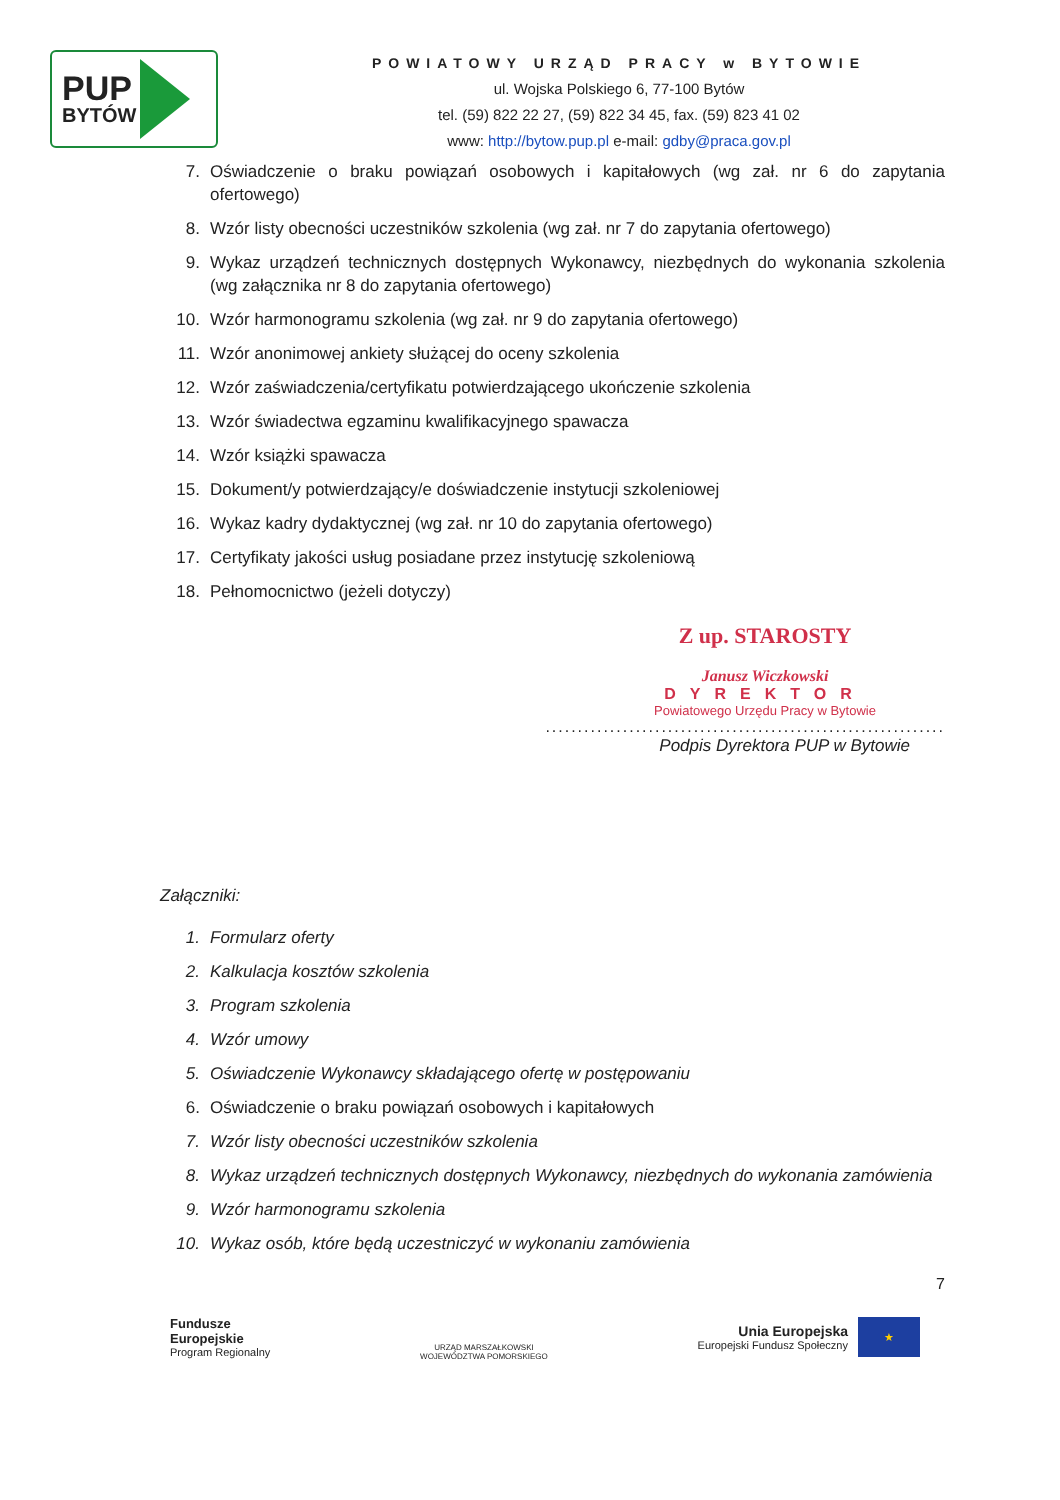PUP
BYTÓW
POWIATOWY URZĄD PRACY w BYTOWIE
ul. Wojska Polskiego 6, 77-100 Bytów
tel. (59) 822 22 27, (59) 822 34 45, fax. (59) 823 41 02
www: http://bytow.pup.pl e-mail: gdby@praca.gov.pl
7. Oświadczenie o braku powiązań osobowych i kapitałowych (wg zał. nr 6 do zapytania ofertowego)
8. Wzór listy obecności uczestników szkolenia (wg zał. nr 7 do zapytania ofertowego)
9. Wykaz urządzeń technicznych dostępnych Wykonawcy, niezbędnych do wykonania szkolenia (wg załącznika nr 8 do zapytania ofertowego)
10. Wzór harmonogramu szkolenia (wg zał. nr 9 do zapytania ofertowego)
11. Wzór anonimowej ankiety służącej do oceny szkolenia
12. Wzór zaświadczenia/certyfikatu potwierdzającego ukończenie szkolenia
13. Wzór świadectwa egzaminu kwalifikacyjnego spawacza
14. Wzór książki spawacza
15. Dokument/y potwierdzający/e doświadczenie instytucji szkoleniowej
16. Wykaz kadry dydaktycznej (wg zał. nr 10 do zapytania ofertowego)
17. Certyfikaty jakości usług posiadane przez instytucję szkoleniową
18. Pełnomocnictwo (jeżeli dotyczy)
Z up. STAROSTY
Janusz Wiczkowski
DYREKTOR
Powiatowego Urzędu Pracy w Bytowie
..............................................................
Podpis Dyrektora PUP w Bytowie
Załączniki:
1. Formularz oferty
2. Kalkulacja kosztów szkolenia
3. Program szkolenia
4. Wzór umowy
5. Oświadczenie Wykonawcy składającego ofertę w postępowaniu
6. Oświadczenie o braku powiązań osobowych i kapitałowych
7. Wzór listy obecności uczestników szkolenia
8. Wykaz urządzeń technicznych dostępnych Wykonawcy, niezbędnych do wykonania zamówienia
9. Wzór harmonogramu szkolenia
10. Wykaz osób, które będą uczestniczyć w wykonaniu zamówienia
7
Fundusze
Europejskie
Program Regionalny
URZĄD MARSZAŁKOWSKI
WOJEWÓDZTWA POMORSKIEGO
Unia Europejska
Europejski Fundusz Społeczny
★